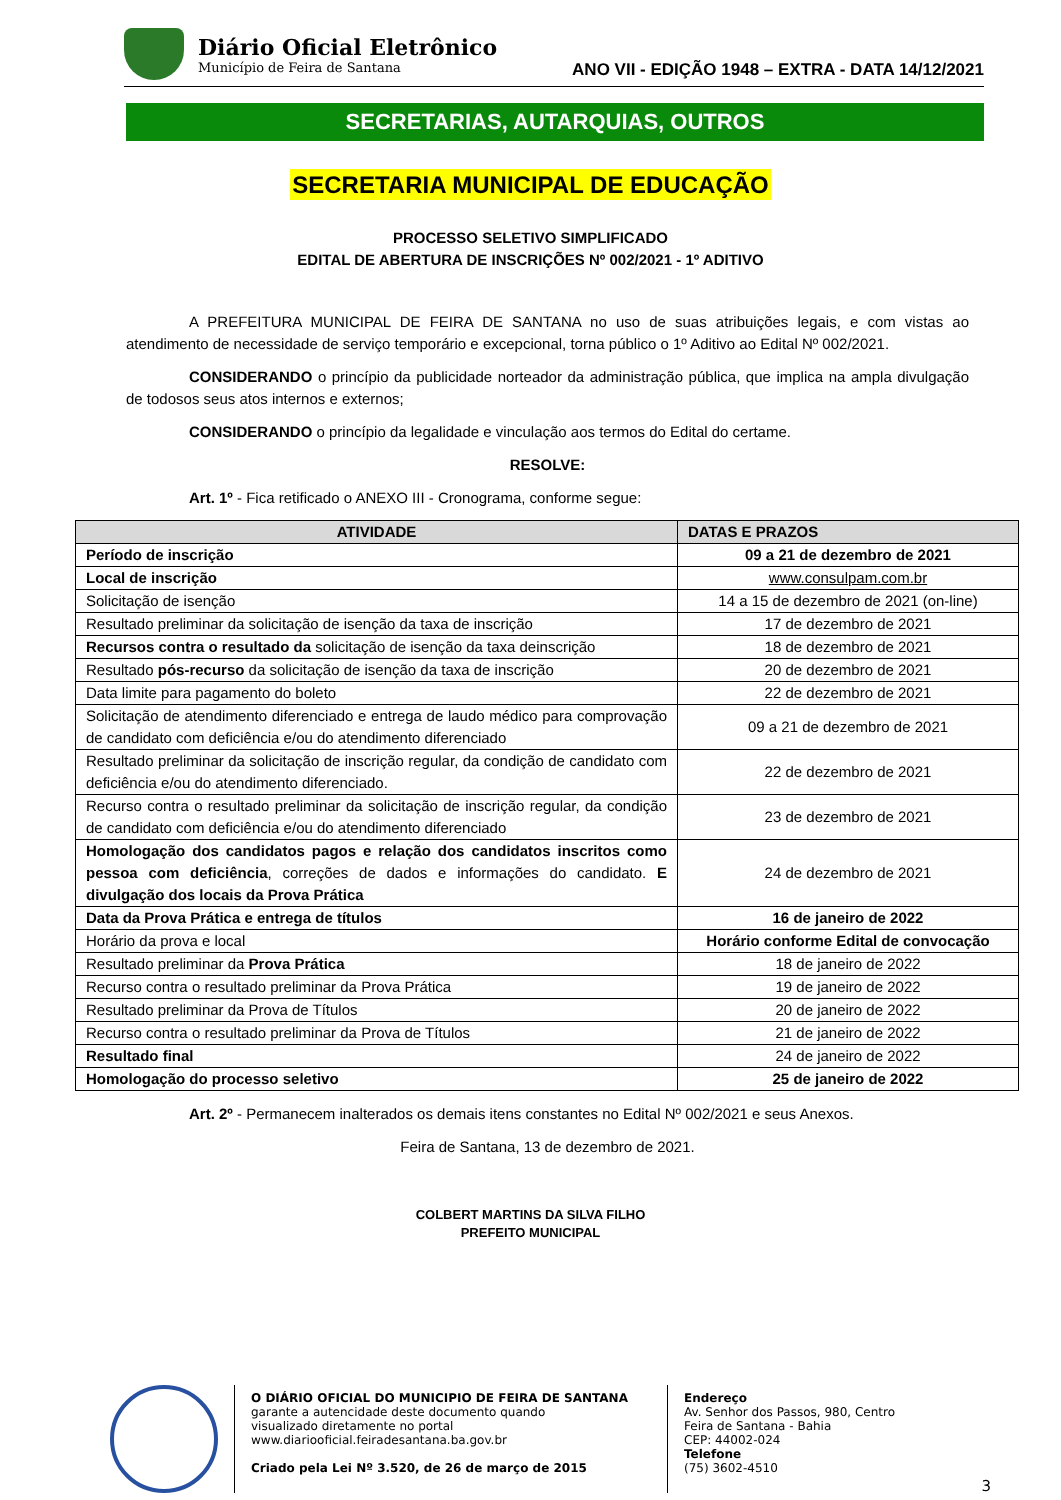Diário Oficial Eletrônico
Município de Feira de Santana
ANO VII - EDIÇÃO 1948 – EXTRA - DATA 14/12/2021
SECRETARIAS, AUTARQUIAS, OUTROS
SECRETARIA MUNICIPAL DE EDUCAÇÃO
PROCESSO SELETIVO SIMPLIFICADO
EDITAL DE ABERTURA DE INSCRIÇÕES Nº 002/2021 - 1º ADITIVO
A PREFEITURA MUNICIPAL DE FEIRA DE SANTANA no uso de suas atribuições legais, e com vistas ao atendimento de necessidade de serviço temporário e excepcional, torna público o 1º Aditivo ao Edital Nº 002/2021.
CONSIDERANDO o princípio da publicidade norteador da administração pública, que implica na ampla divulgação de todosos seus atos internos e externos;
CONSIDERANDO o princípio da legalidade e vinculação aos termos do Edital do certame.
RESOLVE:
Art. 1º - Fica retificado o ANEXO III - Cronograma, conforme segue:
| ATIVIDADE | DATAS E PRAZOS |
| --- | --- |
| Período de inscrição | 09 a 21 de dezembro de 2021 |
| Local de inscrição | www.consulpam.com.br |
| Solicitação de isenção | 14 a 15 de dezembro de 2021 (on-line) |
| Resultado preliminar da solicitação de isenção da taxa de inscrição | 17 de dezembro de 2021 |
| Recursos contra o resultado da solicitação de isenção da taxa deinscrição | 18 de dezembro de 2021 |
| Resultado pós-recurso da solicitação de isenção da taxa de inscrição | 20 de dezembro de 2021 |
| Data limite para pagamento do boleto | 22 de dezembro de 2021 |
| Solicitação de atendimento diferenciado e entrega de laudo médico para comprovação de candidato com deficiência e/ou do atendimento diferenciado | 09 a 21 de dezembro de 2021 |
| Resultado preliminar da solicitação de inscrição regular, da condição de candidato com deficiência e/ou do atendimento diferenciado. | 22 de dezembro de 2021 |
| Recurso contra o resultado preliminar da solicitação de inscrição regular, da condição de candidato com deficiência e/ou do atendimento diferenciado | 23 de dezembro de 2021 |
| Homologação dos candidatos pagos e relação dos candidatos inscritos como pessoa com deficiência , correções de dados e informações do candidato. E divulgação dos locais da Prova Prática | 24 de dezembro de 2021 |
| Data da Prova Prática e entrega de títulos | 16 de janeiro de 2022 |
| Horário da prova e local | Horário conforme Edital de convocação |
| Resultado preliminar da Prova Prática | 18 de janeiro de 2022 |
| Recurso contra o resultado preliminar da Prova Prática | 19 de janeiro de 2022 |
| Resultado preliminar da Prova de Títulos | 20 de janeiro de 2022 |
| Recurso contra o resultado preliminar da Prova de Títulos | 21 de janeiro de 2022 |
| Resultado final | 24 de janeiro de 2022 |
| Homologação do processo seletivo | 25 de janeiro de 2022 |
Art. 2º - Permanecem inalterados os demais itens constantes no Edital Nº 002/2021 e seus Anexos.
Feira de Santana, 13 de dezembro de 2021.
COLBERT MARTINS DA SILVA FILHO
PREFEITO MUNICIPAL
O DIÁRIO OFICIAL DO MUNICIPIO DE FEIRA DE SANTANA
garante a autencidade deste documento quando
visualizado diretamente no portal
www.diariooficial.feiradesantana.ba.gov.br
Criado pela Lei Nº 3.520, de 26 de março de 2015
Endereço
Av. Senhor dos Passos, 980, Centro
Feira de Santana - Bahia
CEP: 44002-024
Telefone
(75) 3602-4510
3